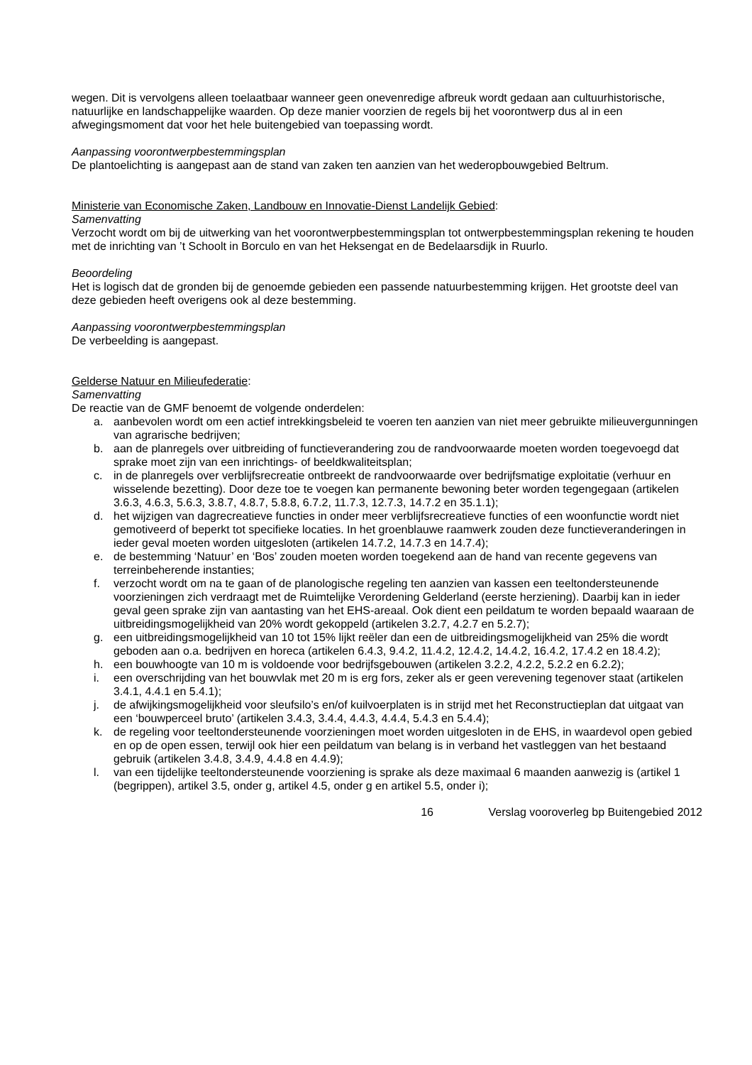wegen. Dit is vervolgens alleen toelaatbaar wanneer geen onevenredige afbreuk wordt gedaan aan cultuurhistorische, natuurlijke en landschappelijke waarden. Op deze manier voorzien de regels bij het voorontwerp dus al in een afwegingsmoment dat voor het hele buitengebied van toepassing wordt.
Aanpassing voorontwerpbestemmingsplan
De plantoelichting is aangepast aan de stand van zaken ten aanzien van het wederopbouwgebied Beltrum.
Ministerie van Economische Zaken, Landbouw en Innovatie-Dienst Landelijk Gebied:
Samenvatting
Verzocht wordt om bij de uitwerking van het voorontwerpbestemmingsplan tot ontwerpbestemmingsplan rekening te houden met de inrichting van ’t Schoolt in Borculo en van het Heksengat en de Bedelaarsdijk in Ruurlo.
Beoordeling
Het is logisch dat de gronden bij de genoemde gebieden een passende natuurbestemming krijgen. Het grootste deel van deze gebieden heeft overigens ook al deze bestemming.
Aanpassing voorontwerpbestemmingsplan
De verbeelding is aangepast.
Gelderse Natuur en Milieufederatie:
Samenvatting
De reactie van de GMF benoemt de volgende onderdelen:
a. aanbevolen wordt om een actief intrekkingsbeleid te voeren ten aanzien van niet meer gebruikte milieuvergunningen van agrarische bedrijven;
b. aan de planregels over uitbreiding of functieverandering zou de randvoorwaarde moeten worden toegevoegd dat sprake moet zijn van een inrichtings- of beeldkwaliteitsplan;
c. in de planregels over verblijfsrecreatie ontbreekt de randvoorwaarde over bedrijfsmatige exploitatie (verhuur en wisselende bezetting). Door deze toe te voegen kan permanente bewoning beter worden tegengegaan (artikelen 3.6.3, 4.6.3, 5.6.3, 3.8.7, 4.8.7, 5.8.8, 6.7.2, 11.7.3, 12.7.3, 14.7.2 en 35.1.1);
d. het wijzigen van dagrecreatieve functies in onder meer verblijfsrecreatieve functies of een woonfunctie wordt niet gemotiveerd of beperkt tot specifieke locaties. In het groenblauwe raamwerk zouden deze functieveranderingen in ieder geval moeten worden uitgesloten (artikelen 14.7.2, 14.7.3 en 14.7.4);
e. de bestemming ‘Natuur’ en ‘Bos’ zouden moeten worden toegekend aan de hand van recente gegevens van terreinbeherende instanties;
f. verzocht wordt om na te gaan of de planologische regeling ten aanzien van kassen een teeltondersteunende voorzieningen zich verdraagt met de Ruimtelijke Verordening Gelderland (eerste herziening). Daarbij kan in ieder geval geen sprake zijn van aantasting van het EHS-areaal. Ook dient een peildatum te worden bepaald waaraan de uitbreidingsmogelijkheid van 20% wordt gekoppeld (artikelen 3.2.7, 4.2.7 en 5.2.7);
g. een uitbreidingsmogelijkheid van 10 tot 15% lijkt reëler dan een de uitbreidingsmogelijkheid van 25% die wordt geboden aan o.a. bedrijven en horeca (artikelen 6.4.3, 9.4.2, 11.4.2, 12.4.2, 14.4.2, 16.4.2, 17.4.2 en 18.4.2);
h. een bouwhoogte van 10 m is voldoende voor bedrijfsgebouwen (artikelen 3.2.2, 4.2.2, 5.2.2 en 6.2.2);
i. een overschrijding van het bouwvlak met 20 m is erg fors, zeker als er geen verevening tegenover staat (artikelen 3.4.1, 4.4.1 en 5.4.1);
j. de afwijkingsmogelijkheid voor sleufsilo’s en/of kuilvoerplaten is in strijd met het Reconstructieplan dat uitgaat van een ‘bouwperceel bruto’ (artikelen 3.4.3, 3.4.4, 4.4.3, 4.4.4, 5.4.3 en 5.4.4);
k. de regeling voor teeltondersteunende voorzieningen moet worden uitgesloten in de EHS, in waardevol open gebied en op de open essen, terwijl ook hier een peildatum van belang is in verband het vastleggen van het bestaand gebruik (artikelen 3.4.8, 3.4.9, 4.4.8 en 4.4.9);
l. van een tijdelijke teeltondersteunende voorziening is sprake als deze maximaal 6 maanden aanwezig is (artikel 1 (begrippen), artikel 3.5, onder g, artikel 4.5, onder g en artikel 5.5, onder i);
16 Verslag vooroverleg bp Buitengebied 2012